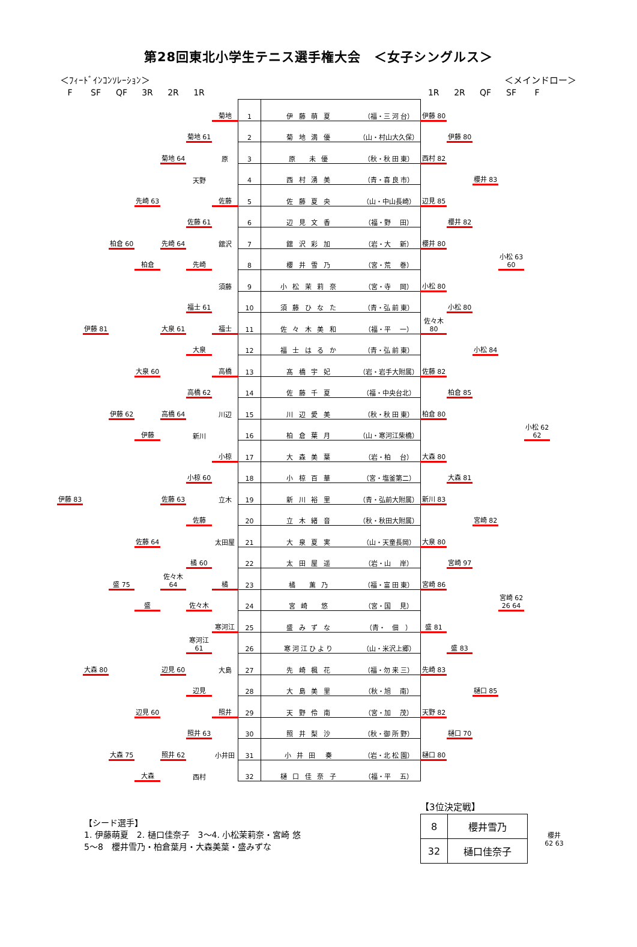第28回東北小学生テニス選手権大会　＜女子シングルス＞
＜ﾌｨｰﾄﾞｲﾝｺﾝｿﾚｰｼｮﾝ＞ ＜メインドロー＞
| F | SF | QF | 3R | 2R | 1R | | | | | 1R | 2R | QF | SF | F |
| --- | --- | --- | --- | --- | --- | --- | --- | --- | --- | --- | --- | --- | --- | --- |
| | | | | | | 菊地 | 1 | 伊 藤 萌 夏 | （福・三 河 台） | 伊藤 80 | | | | |
| | | | | | 菊地 61 | | 2 | 菊 地 満 優 | （山・村山大久保） | | 伊藤 80 | | | |
| | | | | 菊地 64 | | 原 | 3 | 原 未 優 | （秋・秋 田 東） | 西村 82 | | | | |
| | | | | | 天野 | | 4 | 西 村 湧 美 | （青・喜 良 市） | | | 櫻井 83 | | |
| | | | 先崎 63 | | | 佐藤 | 5 | 佐 藤 夏 央 | （山・中山長崎） | 辺見 85 | | | | |
| | | | | | 佐藤 61 | | 6 | 辺 見 文 香 | （福・野 田） | | 櫻井 82 | | | |
| | | 柏倉 60 | | 先崎 64 | | 舘沢 | 7 | 舘 沢 彩 加 | （岩・大 新） | 櫻井 80 | | | | |
| | | | 柏倉 | | 先崎 | | 8 | 櫻 井 雪 乃 | （宮・荒 巻） | | | | 小松 63 60 | |
| | | | | | | 須藤 | 9 | 小 松 茉 莉 奈 | （宮・寺 岡） | 小松 80 | | | | |
| | | | | | 福士 61 | | 10 | 須 藤 ひ な た | （青・弘 前 東） | | 小松 80 | | | |
| | 伊藤 81 | | | 大泉 61 | | 福士 | 11 | 佐 々 木 美 和 | （福・平 一） | 佐々木 80 | | | | |
| | | | | | 大泉 | | 12 | 福 士 は る か | （青・弘 前 東） | | | 小松 84 | | |
| | | | 大泉 60 | | | 高橋 | 13 | 髙 橋 宇 妃 | （岩・岩手大附属） | 佐藤 82 | | | | |
| | | | | | 高橋 62 | | 14 | 佐 藤 千 夏 | （福・中央台北） | | 柏倉 85 | | | |
| | | 伊藤 62 | | 高橋 64 | | 川辺 | 15 | 川 辺 愛 美 | （秋・秋 田 東） | 柏倉 80 | | | | |
| | | | 伊藤 | | 新川 | | 16 | 柏 倉 葉 月 | （山・寒河江柴橋） | | | | | 小松 62 62 |
| | | | | | | 小椋 | 17 | 大 森 美 葉 | （岩・柏 台） | 大森 80 | | | | |
| | | | | | 小椋 60 | | 18 | 小 椋 百 華 | （宮・塩釜第二） | | 大森 81 | | | |
| 伊藤 83 | | | | 佐藤 63 | | 立木 | 19 | 新 川 裕 里 | （青・弘前大附属） | 新川 83 | | | | |
| | | | | | 佐藤 | | 20 | 立 木 緒 音 | （秋・秋田大附属） | | | 宮崎 82 | | |
| | | | 佐藤 64 | | | 太田屋 | 21 | 大 泉 夏 実 | （山・天童長岡） | 大泉 80 | | | | |
| | | | | | 橘 60 | | 22 | 太 田 屋 遥 | （岩・山 岸） | | 宮崎 97 | | | |
| | | 盛 75 | | 佐々木 64 | | 橘 | 23 | 橘 薫 乃 | （福・富 田 東） | 宮崎 86 | | | | |
| | | | 盛 | | 佐々木 | | 24 | 宮 崎 悠 | （宮・国 見） | | | | 宮崎 62 26 64 | |
| | | | | | | 寒河江 | 25 | 盛 み ず な | （青・ 佃 ） | 盛 81 | | | | |
| | | | | | 寒河江 61 | | 26 | 寒河江ひより | （山・米沢上郷） | | 盛 83 | | | |
| | 大森 80 | | | 辺見 60 | | 大島 | 27 | 先 崎 楓 花 | （福・勿 来 三） | 先崎 83 | | | | |
| | | | | | 辺見 | | 28 | 大 島 美 里 | （秋・旭 南） | | | 樋口 85 | | |
| | | | 辺見 60 | | | 照井 | 29 | 天 野 伶 南 | （宮・加 茂） | 天野 82 | | | | |
| | | | | | 照井 63 | | 30 | 照 井 梨 沙 | （秋・御 所 野） | | 樋口 70 | | | |
| | | 大森 75 | | 照井 62 | | 小井田 | 31 | 小 井 田 奏 | （岩・北 松 園） | 樋口 80 | | | | |
| | | | 大森 | | 西村 | | 32 | 樋 口 佳 奈 子 | （福・平 五） | | | | | |
【シード選手】
1. 伊藤萌夏　2. 樋口佳奈子　3～4. 小松茉莉奈・宮崎 悠
5～8　櫻井雪乃・柏倉葉月・大森美葉・盛みずな
【3位決定戦】
| 8 | 櫻井雪乃 | 櫻井 62 63 |
| 32 | 樋口佳奈子 | |